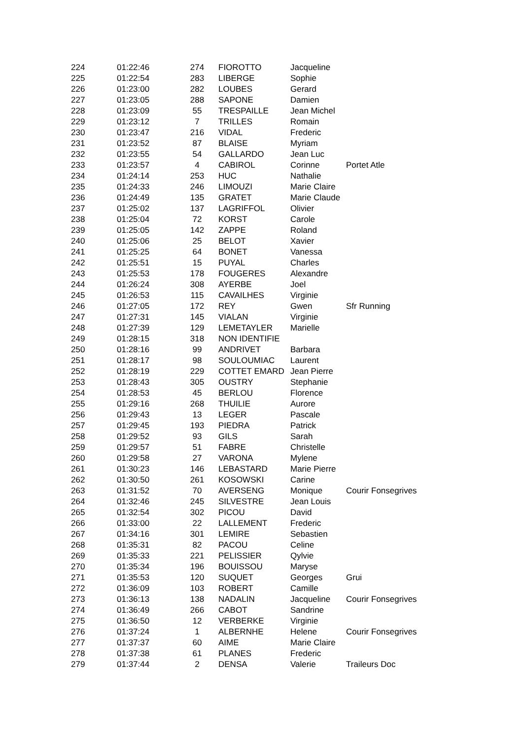| 224 | 01:22:46 | 274 | FIOROTTO | Jacqueline | |
| 225 | 01:22:54 | 283 | LIBERGE | Sophie | |
| 226 | 01:23:00 | 282 | LOUBES | Gerard | |
| 227 | 01:23:05 | 288 | SAPONE | Damien | |
| 228 | 01:23:09 | 55 | TRESPAILLE | Jean Michel | |
| 229 | 01:23:12 | 7 | TRILLES | Romain | |
| 230 | 01:23:47 | 216 | VIDAL | Frederic | |
| 231 | 01:23:52 | 87 | BLAISE | Myriam | |
| 232 | 01:23:55 | 54 | GALLARDO | Jean Luc | |
| 233 | 01:23:57 | 4 | CABIROL | Corinne | Portet Atle |
| 234 | 01:24:14 | 253 | HUC | Nathalie | |
| 235 | 01:24:33 | 246 | LIMOUZI | Marie Claire | |
| 236 | 01:24:49 | 135 | GRATET | Marie Claude | |
| 237 | 01:25:02 | 137 | LAGRIFFOL | Olivier | |
| 238 | 01:25:04 | 72 | KORST | Carole | |
| 239 | 01:25:05 | 142 | ZAPPE | Roland | |
| 240 | 01:25:06 | 25 | BELOT | Xavier | |
| 241 | 01:25:25 | 64 | BONET | Vanessa | |
| 242 | 01:25:51 | 15 | PUYAL | Charles | |
| 243 | 01:25:53 | 178 | FOUGERES | Alexandre | |
| 244 | 01:26:24 | 308 | AYERBE | Joel | |
| 245 | 01:26:53 | 115 | CAVAILHES | Virginie | |
| 246 | 01:27:05 | 172 | REY | Gwen | Sfr Running |
| 247 | 01:27:31 | 145 | VIALAN | Virginie | |
| 248 | 01:27:39 | 129 | LEMETAYLER | Marielle | |
| 249 | 01:28:15 | 318 | NON IDENTIFIE | | |
| 250 | 01:28:16 | 99 | ANDRIVET | Barbara | |
| 251 | 01:28:17 | 98 | SOULOUMIAC | Laurent | |
| 252 | 01:28:19 | 229 | COTTET EMARD | Jean Pierre | |
| 253 | 01:28:43 | 305 | OUSTRY | Stephanie | |
| 254 | 01:28:53 | 45 | BERLOU | Florence | |
| 255 | 01:29:16 | 268 | THUILIE | Aurore | |
| 256 | 01:29:43 | 13 | LEGER | Pascale | |
| 257 | 01:29:45 | 193 | PIEDRA | Patrick | |
| 258 | 01:29:52 | 93 | GILS | Sarah | |
| 259 | 01:29:57 | 51 | FABRE | Christelle | |
| 260 | 01:29:58 | 27 | VARONA | Mylene | |
| 261 | 01:30:23 | 146 | LEBASTARD | Marie Pierre | |
| 262 | 01:30:50 | 261 | KOSOWSKI | Carine | |
| 263 | 01:31:52 | 70 | AVERSENG | Monique | Courir Fonsegrives |
| 264 | 01:32:46 | 245 | SILVESTRE | Jean Louis | |
| 265 | 01:32:54 | 302 | PICOU | David | |
| 266 | 01:33:00 | 22 | LALLEMENT | Frederic | |
| 267 | 01:34:16 | 301 | LEMIRE | Sebastien | |
| 268 | 01:35:31 | 82 | PACOU | Celine | |
| 269 | 01:35:33 | 221 | PELISSIER | Qylvie | |
| 270 | 01:35:34 | 196 | BOUISSOU | Maryse | |
| 271 | 01:35:53 | 120 | SUQUET | Georges | Grui |
| 272 | 01:36:09 | 103 | ROBERT | Camille | |
| 273 | 01:36:13 | 138 | NADALIN | Jacqueline | Courir Fonsegrives |
| 274 | 01:36:49 | 266 | CABOT | Sandrine | |
| 275 | 01:36:50 | 12 | VERBERKE | Virginie | |
| 276 | 01:37:24 | 1 | ALBERNHE | Helene | Courir Fonsegrives |
| 277 | 01:37:37 | 60 | AIME | Marie Claire | |
| 278 | 01:37:38 | 61 | PLANES | Frederic | |
| 279 | 01:37:44 | 2 | DENSA | Valerie | Traileurs Doc |